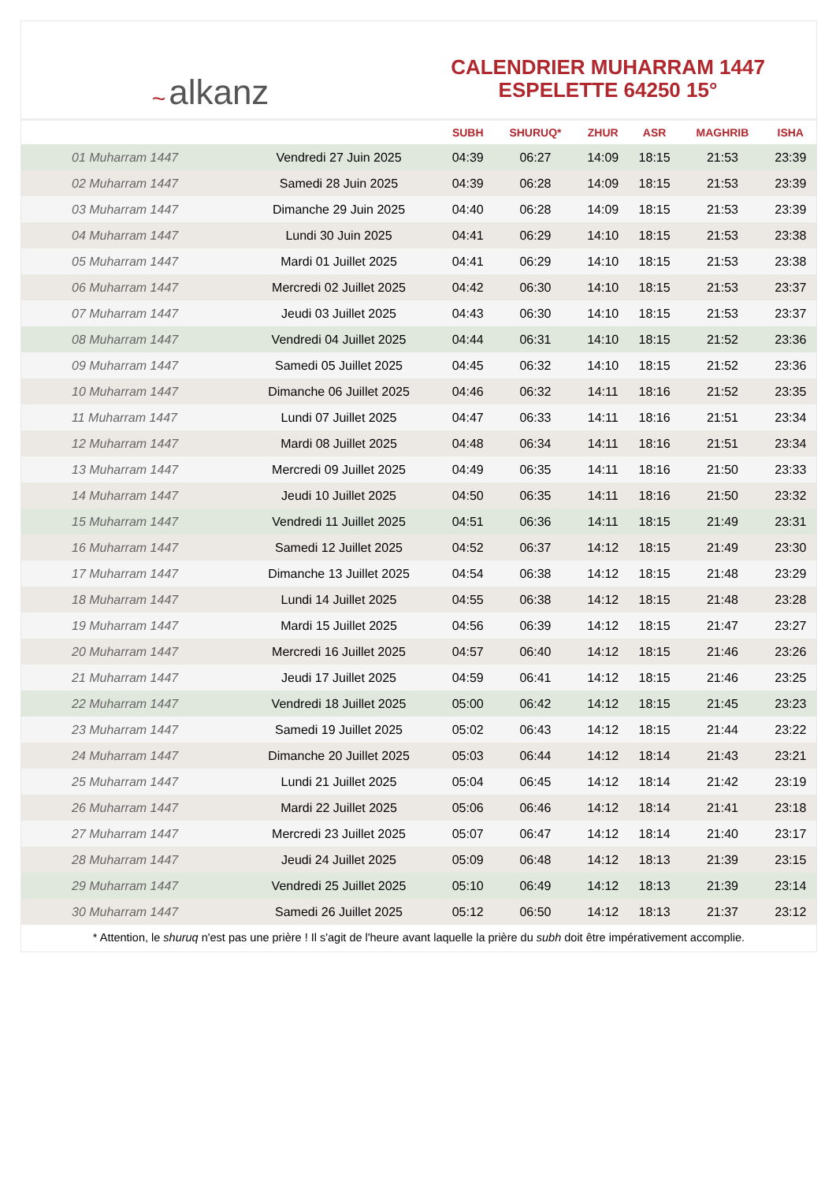~ alkanz
CALENDRIER MUHARRAM 1447
ESPELETTE 64250 15°
| | | SUBH | SHURUQ* | ZHUR | ASR | MAGHRIB | ISHA |
| --- | --- | --- | --- | --- | --- | --- | --- |
| 01 Muharram 1447 | Vendredi 27 Juin 2025 | 04:39 | 06:27 | 14:09 | 18:15 | 21:53 | 23:39 |
| 02 Muharram 1447 | Samedi 28 Juin 2025 | 04:39 | 06:28 | 14:09 | 18:15 | 21:53 | 23:39 |
| 03 Muharram 1447 | Dimanche 29 Juin 2025 | 04:40 | 06:28 | 14:09 | 18:15 | 21:53 | 23:39 |
| 04 Muharram 1447 | Lundi 30 Juin 2025 | 04:41 | 06:29 | 14:10 | 18:15 | 21:53 | 23:38 |
| 05 Muharram 1447 | Mardi 01 Juillet 2025 | 04:41 | 06:29 | 14:10 | 18:15 | 21:53 | 23:38 |
| 06 Muharram 1447 | Mercredi 02 Juillet 2025 | 04:42 | 06:30 | 14:10 | 18:15 | 21:53 | 23:37 |
| 07 Muharram 1447 | Jeudi 03 Juillet 2025 | 04:43 | 06:30 | 14:10 | 18:15 | 21:53 | 23:37 |
| 08 Muharram 1447 | Vendredi 04 Juillet 2025 | 04:44 | 06:31 | 14:10 | 18:15 | 21:52 | 23:36 |
| 09 Muharram 1447 | Samedi 05 Juillet 2025 | 04:45 | 06:32 | 14:10 | 18:15 | 21:52 | 23:36 |
| 10 Muharram 1447 | Dimanche 06 Juillet 2025 | 04:46 | 06:32 | 14:11 | 18:16 | 21:52 | 23:35 |
| 11 Muharram 1447 | Lundi 07 Juillet 2025 | 04:47 | 06:33 | 14:11 | 18:16 | 21:51 | 23:34 |
| 12 Muharram 1447 | Mardi 08 Juillet 2025 | 04:48 | 06:34 | 14:11 | 18:16 | 21:51 | 23:34 |
| 13 Muharram 1447 | Mercredi 09 Juillet 2025 | 04:49 | 06:35 | 14:11 | 18:16 | 21:50 | 23:33 |
| 14 Muharram 1447 | Jeudi 10 Juillet 2025 | 04:50 | 06:35 | 14:11 | 18:16 | 21:50 | 23:32 |
| 15 Muharram 1447 | Vendredi 11 Juillet 2025 | 04:51 | 06:36 | 14:11 | 18:15 | 21:49 | 23:31 |
| 16 Muharram 1447 | Samedi 12 Juillet 2025 | 04:52 | 06:37 | 14:12 | 18:15 | 21:49 | 23:30 |
| 17 Muharram 1447 | Dimanche 13 Juillet 2025 | 04:54 | 06:38 | 14:12 | 18:15 | 21:48 | 23:29 |
| 18 Muharram 1447 | Lundi 14 Juillet 2025 | 04:55 | 06:38 | 14:12 | 18:15 | 21:48 | 23:28 |
| 19 Muharram 1447 | Mardi 15 Juillet 2025 | 04:56 | 06:39 | 14:12 | 18:15 | 21:47 | 23:27 |
| 20 Muharram 1447 | Mercredi 16 Juillet 2025 | 04:57 | 06:40 | 14:12 | 18:15 | 21:46 | 23:26 |
| 21 Muharram 1447 | Jeudi 17 Juillet 2025 | 04:59 | 06:41 | 14:12 | 18:15 | 21:46 | 23:25 |
| 22 Muharram 1447 | Vendredi 18 Juillet 2025 | 05:00 | 06:42 | 14:12 | 18:15 | 21:45 | 23:23 |
| 23 Muharram 1447 | Samedi 19 Juillet 2025 | 05:02 | 06:43 | 14:12 | 18:15 | 21:44 | 23:22 |
| 24 Muharram 1447 | Dimanche 20 Juillet 2025 | 05:03 | 06:44 | 14:12 | 18:14 | 21:43 | 23:21 |
| 25 Muharram 1447 | Lundi 21 Juillet 2025 | 05:04 | 06:45 | 14:12 | 18:14 | 21:42 | 23:19 |
| 26 Muharram 1447 | Mardi 22 Juillet 2025 | 05:06 | 06:46 | 14:12 | 18:14 | 21:41 | 23:18 |
| 27 Muharram 1447 | Mercredi 23 Juillet 2025 | 05:07 | 06:47 | 14:12 | 18:14 | 21:40 | 23:17 |
| 28 Muharram 1447 | Jeudi 24 Juillet 2025 | 05:09 | 06:48 | 14:12 | 18:13 | 21:39 | 23:15 |
| 29 Muharram 1447 | Vendredi 25 Juillet 2025 | 05:10 | 06:49 | 14:12 | 18:13 | 21:39 | 23:14 |
| 30 Muharram 1447 | Samedi 26 Juillet 2025 | 05:12 | 06:50 | 14:12 | 18:13 | 21:37 | 23:12 |
* Attention, le shuruq n'est pas une prière ! Il s'agit de l'heure avant laquelle la prière du subh doit être impérativement accomplie.